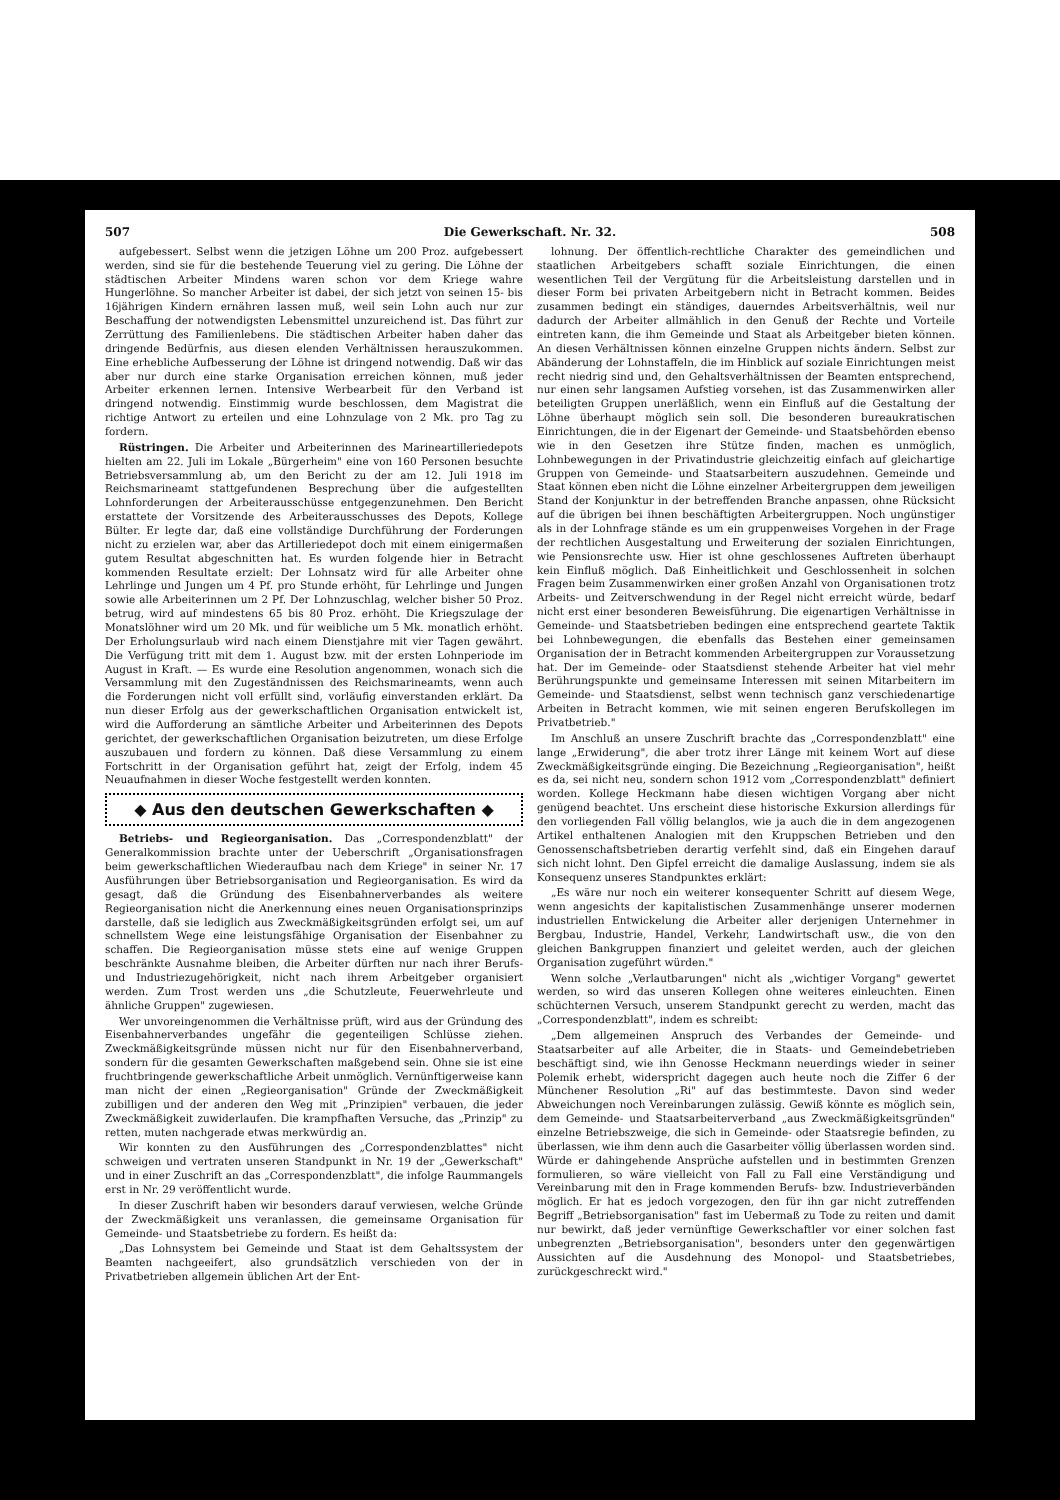507 Die Gewerkschaft. Nr. 32. 508
aufgebessert. Selbst wenn die jetzigen Löhne um 200 Proz. aufgebessert werden, sind sie für die bestehende Teuerung viel zu gering. Die Löhne der städtischen Arbeiter Mindens waren schon vor dem Kriege wahre Hungerlöhne. So mancher Arbeiter ist dabei, der sich jetzt von seinen 15- bis 16jährigen Kindern ernähren lassen muß, weil sein Lohn auch nur zur Beschaffung der notwendigsten Lebensmittel unzureichend ist. Das führt zur Zerrüttung des Familienlebens. Die städtischen Arbeiter haben daher das dringende Bedürfnis, aus diesen elenden Verhältnissen herauszukommen. Eine erhebliche Aufbesserung der Löhne ist dringend notwendig. Daß wir das aber nur durch eine starke Organisation erreichen können, muß jeder Arbeiter erkennen lernen. Intensive Werbearbeit für den Verband ist dringend notwendig. Einstimmig wurde beschlossen, dem Magistrat die richtige Antwort zu erteilen und eine Lohnzulage von 2 Mk. pro Tag zu fordern.
Rüstringen. Die Arbeiter und Arbeiterinnen des Marineartilleriedepots hielten am 22. Juli im Lokale „Bürgerheim" eine von 160 Personen besuchte Betriebsversammlung ab, um den Bericht zu der am 12. Juli 1918 im Reichsmarineamt stattgefundenen Besprechung über die aufgestellten Lohnforderungen der Arbeiterausschüsse entgegenzunehmen. Den Bericht erstattete der Vorsitzende des Arbeiterausschusses des Depots, Kollege Bülter. Er legte dar, daß eine vollständige Durchführung der Forderungen nicht zu erzielen war, aber das Artilleriedepot doch mit einem einigermaßen gutem Resultat abgeschnitten hat. Es wurden folgende hier in Betracht kommenden Resultate erzielt: Der Lohnsatz wird für alle Arbeiter ohne Lehrlinge und Jungen um 4 Pf. pro Stunde erhöht, für Lehrlinge und Jungen sowie alle Arbeiterinnen um 2 Pf. Der Lohnzuschlag, welcher bisher 50 Proz. betrug, wird auf mindestens 65 bis 80 Proz. erhöht. Die Kriegszulage der Monatslöhner wird um 20 Mk. und für weibliche um 5 Mk. monatlich erhöht. Der Erholungsurlaub wird nach einem Dienstjahre mit vier Tagen gewährt. Die Verfügung tritt mit dem 1. August bzw. mit der ersten Lohnperiode im August in Kraft. — Es wurde eine Resolution angenommen, wonach sich die Versammlung mit den Zugeständnissen des Reichsmarineamts, wenn auch die Forderungen nicht voll erfüllt sind, vorläufig einverstanden erklärt. Da nun dieser Erfolg aus der gewerkschaftlichen Organisation entwickelt ist, wird die Aufforderung an sämtliche Arbeiter und Arbeiterinnen des Depots gerichtet, der gewerkschaftlichen Organisation beizutreten, um diese Erfolge auszubauen und fordern zu können. Daß diese Versammlung zu einem Fortschritt in der Organisation geführt hat, zeigt der Erfolg, indem 45 Neuaufnahmen in dieser Woche festgestellt werden konnten.
◆ Aus den deutschen Gewerkschaften ◆
Betriebs- und Regieorganisation. Das „Correspondenzblatt" der Generalkommission brachte unter der Ueberschrift „Organisationsfragen beim gewerkschaftlichen Wiederaufbau nach dem Kriege" in seiner Nr. 17 Ausführungen über Betriebsorganisation und Regieorganisation. Es wird da gesagt, daß die Gründung des Eisenbahnerverbandes als weitere Regieorganisation nicht die Anerkennung eines neuen Organisationsprinzips darstelle, daß sie lediglich aus Zweckmäßigkeitsgründen erfolgt sei, um auf schnellstem Wege eine leistungsfähige Organisation der Eisenbahner zu schaffen. Die Regieorganisation müsse stets eine auf wenige Gruppen beschränkte Ausnahme bleiben, die Arbeiter dürften nur nach ihrer Berufs- und Industriezugehörigkeit, nicht nach ihrem Arbeitgeber organisiert werden. Zum Trost werden uns „die Schutzleute, Feuerwehrleute und ähnliche Gruppen" zugewiesen.
Wer unvoreingenommen die Verhältnisse prüft, wird aus der Gründung des Eisenbahnerverbandes ungefähr die gegenteiligen Schlüsse ziehen. Zweckmäßigkeitsgründe müssen nicht nur für den Eisenbahnerverband, sondern für die gesamten Gewerkschaften maßgebend sein. Ohne sie ist eine fruchtbringende gewerkschaftliche Arbeit unmöglich. Vernünftigerweise kann man nicht der einen „Regieorganisation" Gründe der Zweckmäßigkeit zubilligen und der anderen den Weg mit „Prinzipien" verbauen, die jeder Zweckmäßigkeit zuwiderlaufen. Die krampfhaften Versuche, das „Prinzip" zu retten, muten nachgerade etwas merkwürdig an.
Wir konnten zu den Ausführungen des „Correspondenzblattes" nicht schweigen und vertraten unseren Standpunkt in Nr. 19 der „Gewerkschaft" und in einer Zuschrift an das „Correspondenzblatt", die infolge Raummangels erst in Nr. 29 veröffentlicht wurde.
In dieser Zuschrift haben wir besonders darauf verwiesen, welche Gründe der Zweckmäßigkeit uns veranlassen, die gemeinsame Organisation für Gemeinde- und Staatsbetriebe zu fordern. Es heißt da:
„Das Lohnsystem bei Gemeinde und Staat ist dem Gehaltssystem der Beamten nachgeeifert, also grundsätzlich verschieden von der in Privatbetrieben allgemein üblichen Art der Ent-
lohnung. Der öffentlich-rechtliche Charakter des gemeindlichen und staatlichen Arbeitgebers schafft soziale Einrichtungen, die einen wesentlichen Teil der Vergütung für die Arbeitsleistung darstellen und in dieser Form bei privaten Arbeitgebern nicht in Betracht kommen. Beides zusammen bedingt ein ständiges, dauerndes Arbeitsverhältnis, weil nur dadurch der Arbeiter allmählich in den Genuß der Rechte und Vorteile eintreten kann, die ihm Gemeinde und Staat als Arbeitgeber bieten können. An diesen Verhältnissen können einzelne Gruppen nichts ändern. Selbst zur Abänderung der Lohnstaffeln, die im Hinblick auf soziale Einrichtungen meist recht niedrig sind und, den Gehaltsverhältnissen der Beamten entsprechend, nur einen sehr langsamen Aufstieg vorsehen, ist das Zusammenwirken aller beteiligten Gruppen unerläßlich, wenn ein Einfluß auf die Gestaltung der Löhne überhaupt möglich sein soll. Die besonderen bureaukratischen Einrichtungen, die in der Eigenart der Gemeinde- und Staatsbehörden ebenso wie in den Gesetzen ihre Stütze finden, machen es unmöglich, Lohnbewegungen in der Privatindustrie gleichzeitig einfach auf gleichartige Gruppen von Gemeinde- und Staatsarbeitern auszudehnen. Gemeinde und Staat können eben nicht die Löhne einzelner Arbeitergruppen dem jeweiligen Stand der Konjunktur in der betreffenden Branche anpassen, ohne Rücksicht auf die übrigen bei ihnen beschäftigten Arbeitergruppen. Noch ungünstiger als in der Lohnfrage stände es um ein gruppenweises Vorgehen in der Frage der rechtlichen Ausgestaltung und Erweiterung der sozialen Einrichtungen, wie Pensionsrechte usw. Hier ist ohne geschlossenes Auftreten überhaupt kein Einfluß möglich. Daß Einheitlichkeit und Geschlossenheit in solchen Fragen beim Zusammenwirken einer großen Anzahl von Organisationen trotz Arbeits- und Zeitverschwendung in der Regel nicht erreicht würde, bedarf nicht erst einer besonderen Beweisführung. Die eigenartigen Verhältnisse in Gemeinde- und Staatsbetrieben bedingen eine entsprechend geartete Taktik bei Lohnbewegungen, die ebenfalls das Bestehen einer gemeinsamen Organisation der in Betracht kommenden Arbeitergruppen zur Voraussetzung hat. Der im Gemeinde- oder Staatsdienst stehende Arbeiter hat viel mehr Berührungspunkte und gemeinsame Interessen mit seinen Mitarbeitern im Gemeinde- und Staatsdienst, selbst wenn technisch ganz verschiedenartige Arbeiten in Betracht kommen, wie mit seinen engeren Berufskollegen im Privatbetrieb."
Im Anschluß an unsere Zuschrift brachte das „Correspondenzblatt" eine lange „Erwiderung", die aber trotz ihrer Länge mit keinem Wort auf diese Zweckmäßigkeitsgründe einging. Die Bezeichnung „Regieorganisation", heißt es da, sei nicht neu, sondern schon 1912 vom „Correspondenzblatt" definiert worden. Kollege Heckmann habe diesen wichtigen Vorgang aber nicht genügend beachtet. Uns erscheint diese historische Exkursion allerdings für den vorliegenden Fall völlig belanglos, wie ja auch die in dem angezogenen Artikel enthaltenen Analogien mit den Kruppschen Betrieben und den Genossenschaftsbetrieben derartig verfehlt sind, daß ein Eingehen darauf sich nicht lohnt. Den Gipfel erreicht die damalige Auslassung, indem sie als Konsequenz unseres Standpunktes erklärt:
„Es wäre nur noch ein weiterer konsequenter Schritt auf diesem Wege, wenn angesichts der kapitalistischen Zusammenhänge unserer modernen industriellen Entwickelung die Arbeiter aller derjenigen Unternehmer in Bergbau, Industrie, Handel, Verkehr, Landwirtschaft usw., die von den gleichen Bankgruppen finanziert und geleitet werden, auch der gleichen Organisation zugeführt würden."
Wenn solche „Verlautbarungen" nicht als „wichtiger Vorgang" gewertet werden, so wird das unseren Kollegen ohne weiteres einleuchten. Einen schüchternen Versuch, unserem Standpunkt gerecht zu werden, macht das „Correspondenzblatt", indem es schreibt:
„Dem allgemeinen Anspruch des Verbandes der Gemeinde- und Staatsarbeiter auf alle Arbeiter, die in Staats- und Gemeindebetrieben beschäftigt sind, wie ihn Genosse Heckmann neuerdings wieder in seiner Polemik erhebt, widerspricht dagegen auch heute noch die Ziffer 6 der Münchener Resolution „Ri" auf das bestimmteste. Davon sind weder Abweichungen noch Vereinbarungen zulässig. Gewiß könnte es möglich sein, dem Gemeinde- und Staatsarbeiterverband „aus Zweckmäßigkeitsgründen" einzelne Betriebszweige, die sich in Gemeinde- oder Staatsregie befinden, zu überlassen, wie ihm denn auch die Gasarbeiter völlig überlassen worden sind. Würde er dahingehende Ansprüche aufstellen und in bestimmten Grenzen formulieren, so wäre vielleicht von Fall zu Fall eine Verständigung und Vereinbarung mit den in Frage kommenden Berufs- bzw. Industrieverbänden möglich. Er hat es jedoch vorgezogen, den für ihn gar nicht zutreffenden Begriff „Betriebsorganisation" fast im Uebermaß zu Tode zu reiten und damit nur bewirkt, daß jeder vernünftige Gewerkschaftler vor einer solchen fast unbegrenzten „Betriebsorganisation", besonders unter den gegenwärtigen Aussichten auf die Ausdehnung des Monopol- und Staatsbetriebes, zurückgeschreckt wird."